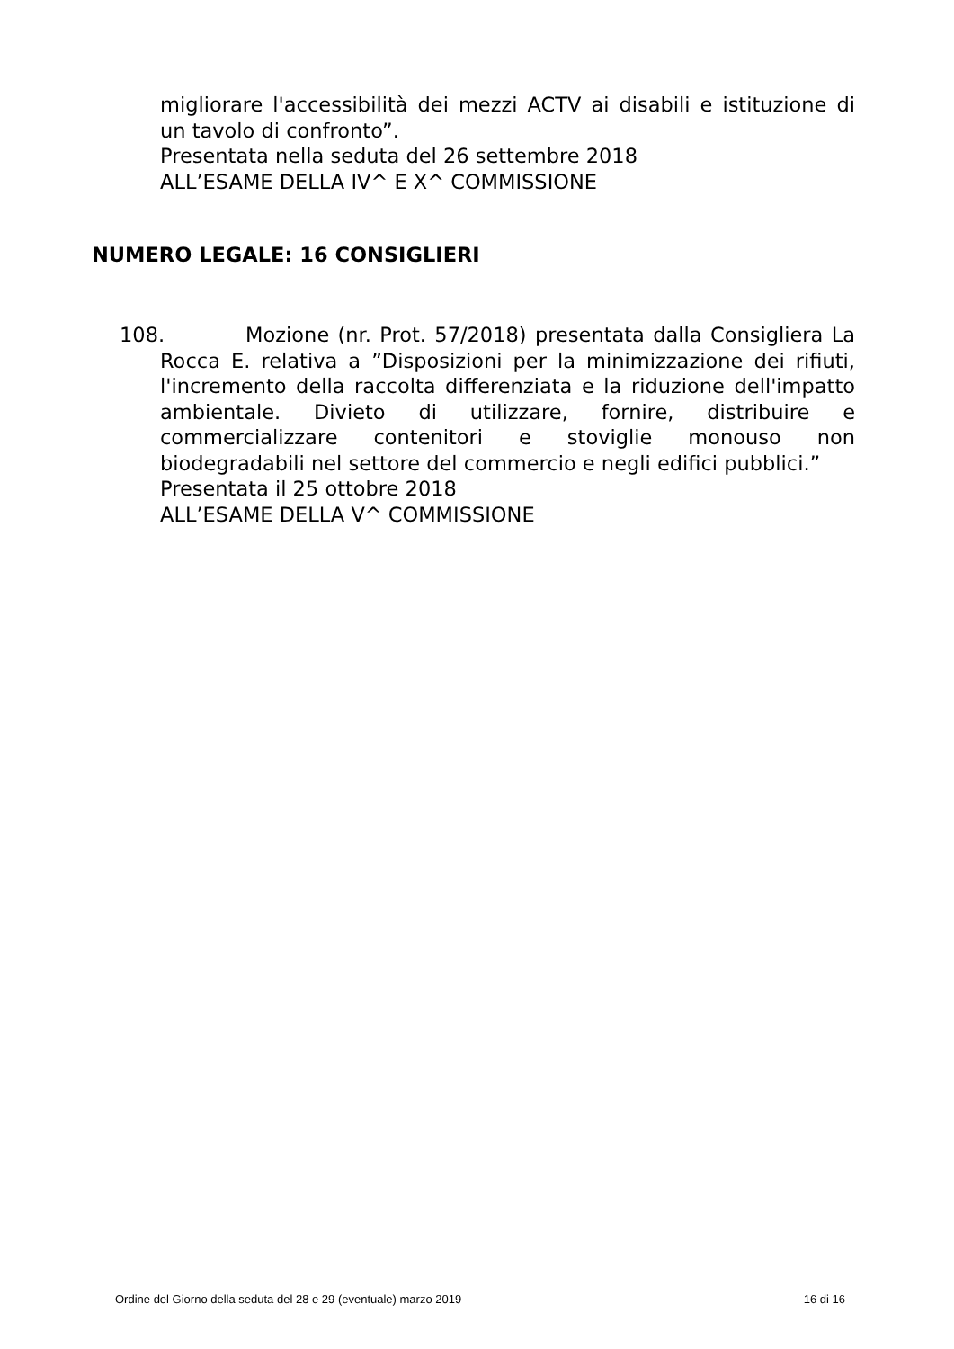migliorare l'accessibilità dei mezzi ACTV ai disabili e istituzione di un tavolo di confronto”.
Presentata nella seduta del 26 settembre 2018
ALL’ESAME DELLA IV^ E X^ COMMISSIONE
NUMERO LEGALE: 16 CONSIGLIERI
108. Mozione (nr. Prot. 57/2018) presentata dalla Consigliera La Rocca E. relativa a ”Disposizioni per la minimizzazione dei rifiuti, l'incremento della raccolta differenziata e la riduzione dell'impatto ambientale. Divieto di utilizzare, fornire, distribuire e commercializzare contenitori e stoviglie monouso non biodegradabili nel settore del commercio e negli edifici pubblici.”
Presentata il 25 ottobre 2018
ALL’ESAME DELLA V^ COMMISSIONE
Ordine del Giorno della seduta del 28 e 29 (eventuale) marzo 2019 16 di 16